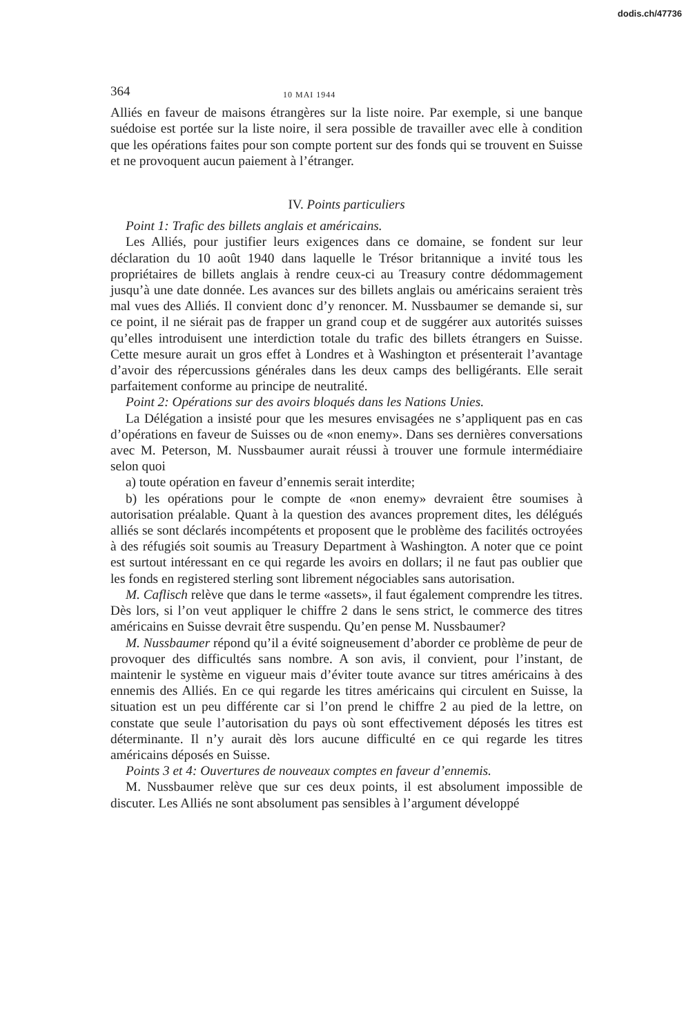dodis.ch/47736
364 10 MAI 1944
Alliés en faveur de maisons étrangères sur la liste noire. Par exemple, si une banque suédoise est portée sur la liste noire, il sera possible de travailler avec elle à condition que les opérations faites pour son compte portent sur des fonds qui se trouvent en Suisse et ne provoquent aucun paiement à l’étranger.
IV. Points particuliers
Point 1: Trafic des billets anglais et américains.
Les Alliés, pour justifier leurs exigences dans ce domaine, se fondent sur leur déclaration du 10 août 1940 dans laquelle le Trésor britannique a invité tous les propriétaires de billets anglais à rendre ceux-ci au Treasury contre dédommagement jusqu’à une date donnée. Les avances sur des billets anglais ou américains seraient très mal vues des Alliés. Il convient donc d’y renoncer. M. Nussbaumer se demande si, sur ce point, il ne siérait pas de frapper un grand coup et de suggérer aux autorités suisses qu’elles introduisent une interdiction totale du trafic des billets étrangers en Suisse. Cette mesure aurait un gros effet à Londres et à Washington et présenterait l’avantage d’avoir des répercussions générales dans les deux camps des belligérants. Elle serait parfaitement conforme au principe de neutralité.
Point 2: Opérations sur des avoirs bloqués dans les Nations Unies.
La Délégation a insisté pour que les mesures envisagées ne s’appliquent pas en cas d’opérations en faveur de Suisses ou de «non enemy». Dans ses dernières conversations avec M. Peterson, M. Nussbaumer aurait réussi à trouver une formule intermédiaire selon quoi
a) toute opération en faveur d’ennemis serait interdite;
b) les opérations pour le compte de «non enemy» devraient être soumises à autorisation préalable. Quant à la question des avances proprement dites, les délégués alliés se sont déclarés incompétents et proposent que le problème des facilités octroyées à des réfugiés soit soumis au Treasury Department à Washington. A noter que ce point est surtout intéressant en ce qui regarde les avoirs en dollars; il ne faut pas oublier que les fonds en registered sterling sont librement négociables sans autorisation.
M. Caflisch relève que dans le terme «assets», il faut également comprendre les titres. Dès lors, si l’on veut appliquer le chiffre 2 dans le sens strict, le commerce des titres américains en Suisse devrait être suspendu. Qu’en pense M. Nussbaumer?
M. Nussbaumer répond qu’il a évité soigneusement d’aborder ce problème de peur de provoquer des difficultés sans nombre. A son avis, il convient, pour l’instant, de maintenir le système en vigueur mais d’éviter toute avance sur titres américains à des ennemis des Alliés. En ce qui regarde les titres américains qui circulent en Suisse, la situation est un peu différente car si l’on prend le chiffre 2 au pied de la lettre, on constate que seule l’autorisation du pays où sont effectivement déposés les titres est déterminante. Il n’y aurait dès lors aucune difficulté en ce qui regarde les titres américains déposés en Suisse.
Points 3 et 4: Ouvertures de nouveaux comptes en faveur d’ennemis.
M. Nussbaumer relève que sur ces deux points, il est absolument impossible de discuter. Les Alliés ne sont absolument pas sensibles à l’argument développé